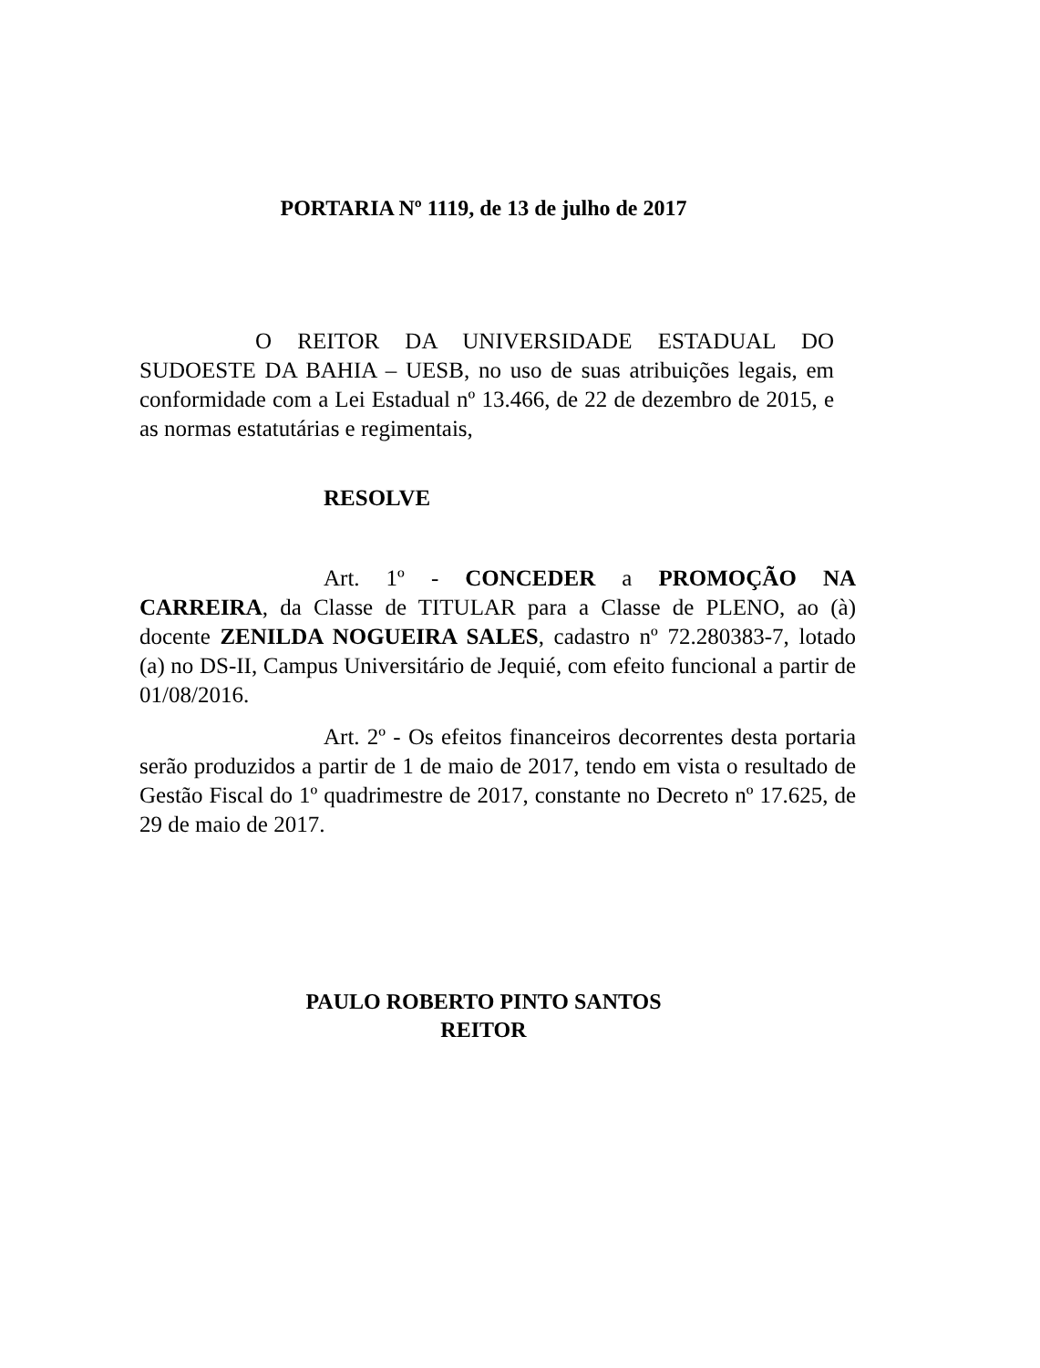PORTARIA Nº 1119, de 13 de julho de 2017
O REITOR DA UNIVERSIDADE ESTADUAL DO SUDOESTE DA BAHIA – UESB, no uso de suas atribuições legais, em conformidade com a Lei Estadual nº 13.466, de 22 de dezembro de 2015, e as normas estatutárias e regimentais,
RESOLVE
Art. 1º - CONCEDER a PROMOÇÃO NA CARREIRA, da Classe de TITULAR para a Classe de PLENO, ao (à) docente ZENILDA NOGUEIRA SALES, cadastro nº 72.280383-7, lotado (a) no DS-II, Campus Universitário de Jequié, com efeito funcional a partir de 01/08/2016.
Art. 2º - Os efeitos financeiros decorrentes desta portaria serão produzidos a partir de 1 de maio de 2017, tendo em vista o resultado de Gestão Fiscal do 1º quadrimestre de 2017, constante no Decreto nº 17.625, de 29 de maio de 2017.
PAULO ROBERTO PINTO SANTOS
REITOR